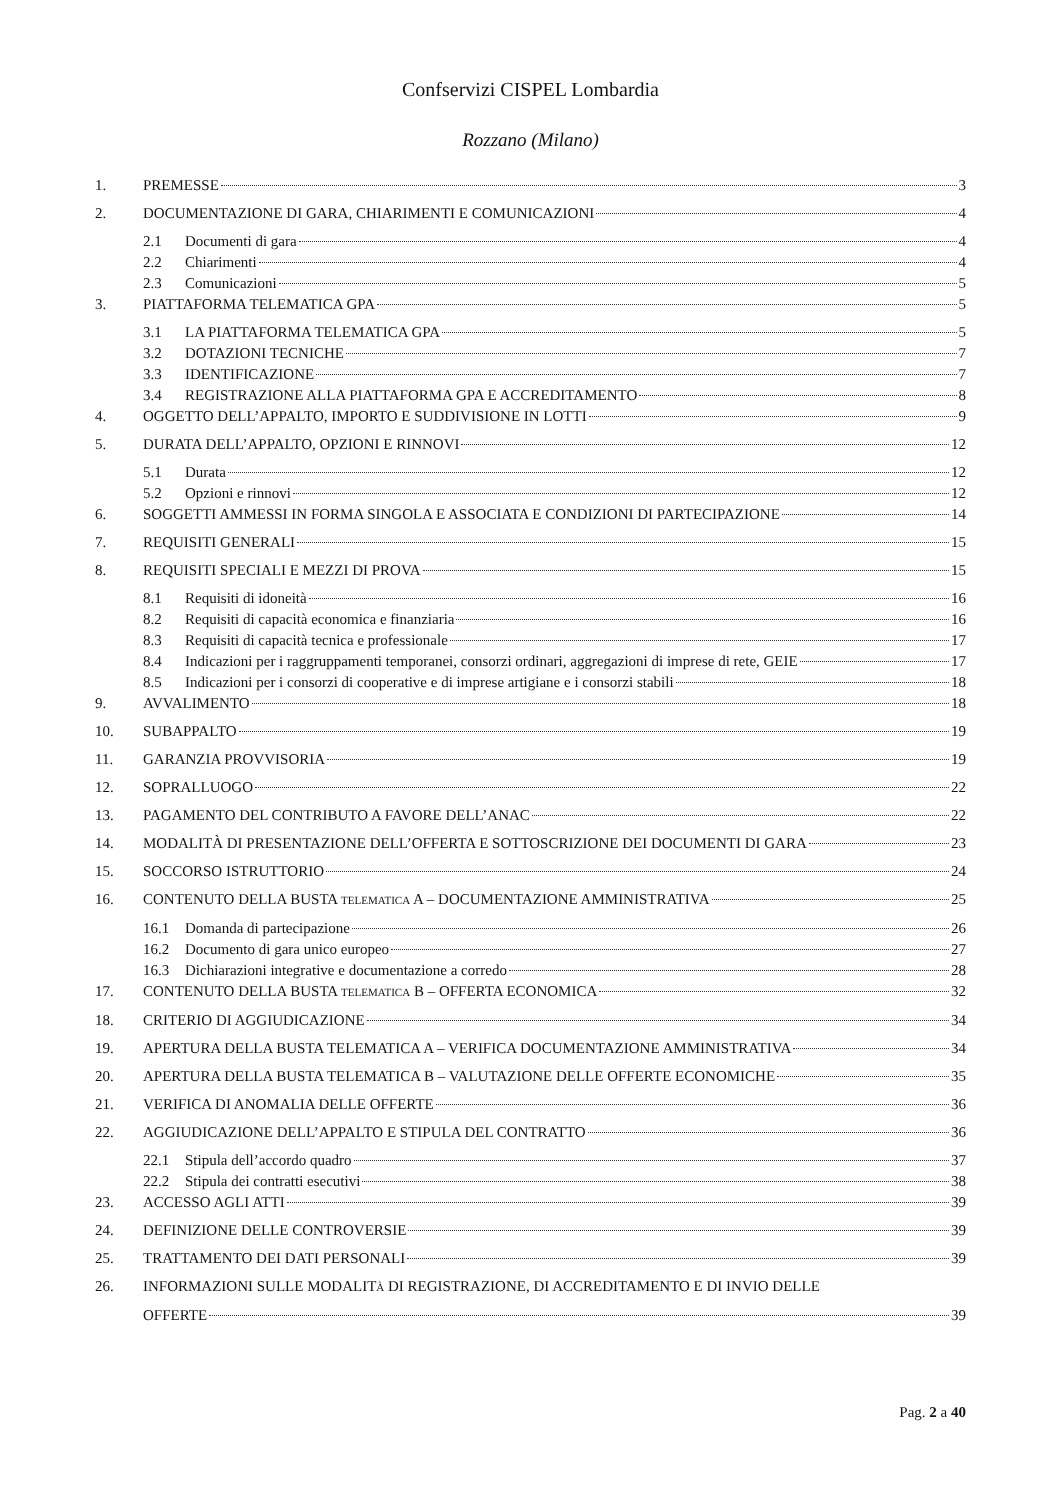Confservizi CISPEL Lombardia
Rozzano (Milano)
1. PREMESSE 3
2. DOCUMENTAZIONE DI GARA, CHIARIMENTI E COMUNICAZIONI 4
2.1 Documenti di gara 4
2.2 Chiarimenti 4
2.3 Comunicazioni 5
3. PIATTAFORMA TELEMATICA GPA 5
3.1 LA PIATTAFORMA TELEMATICA GPA 5
3.2 DOTAZIONI TECNICHE 7
3.3 IDENTIFICAZIONE 7
3.4 REGISTRAZIONE ALLA PIATTAFORMA GPA E ACCREDITAMENTO 8
4. OGGETTO DELL’APPALTO, IMPORTO E SUDDIVISIONE IN LOTTI 9
5. DURATA DELL’APPALTO, OPZIONI E RINNOVI 12
5.1 Durata 12
5.2 Opzioni e rinnovi 12
6. SOGGETTI AMMESSI IN FORMA SINGOLA E ASSOCIATA E CONDIZIONI DI PARTECIPAZIONE 14
7. REQUISITI GENERALI 15
8. REQUISITI SPECIALI E MEZZI DI PROVA 15
8.1 Requisiti di idoneità 16
8.2 Requisiti di capacità economica e finanziaria 16
8.3 Requisiti di capacità tecnica e professionale 17
8.4 Indicazioni per i raggruppamenti temporanei, consorzi ordinari, aggregazioni di imprese di rete, GEIE 17
8.5 Indicazioni per i consorzi di cooperative e di imprese artigiane e i consorzi stabili 18
9. AVVALIMENTO 18
10. SUBAPPALTO 19
11. GARANZIA PROVVISORIA 19
12. SOPRALLUOGO 22
13. PAGAMENTO DEL CONTRIBUTO A FAVORE DELL’ANAC 22
14. MODALITÀ DI PRESENTAZIONE DELL’OFFERTA E SOTTOSCRIZIONE DEI DOCUMENTI DI GARA 23
15. SOCCORSO ISTRUTTORIO 24
16. CONTENUTO DELLA BUSTA TELEMATICA A – DOCUMENTAZIONE AMMINISTRATIVA 25
16.1 Domanda di partecipazione 26
16.2 Documento di gara unico europeo 27
16.3 Dichiarazioni integrative e documentazione a corredo 28
17. CONTENUTO DELLA BUSTA TELEMATICA B – OFFERTA ECONOMICA 32
18. CRITERIO DI AGGIUDICAZIONE 34
19. APERTURA DELLA BUSTA TELEMATICA A – VERIFICA DOCUMENTAZIONE AMMINISTRATIVA 34
20. APERTURA DELLA BUSTA TELEMATICA B – VALUTAZIONE DELLE OFFERTE ECONOMICHE 35
21. VERIFICA DI ANOMALIA DELLE OFFERTE 36
22. AGGIUDICAZIONE DELL’APPALTO E STIPULA DEL CONTRATTO 36
22.1 Stipula dell’accordo quadro 37
22.2 Stipula dei contratti esecutivi 38
23. ACCESSO AGLI ATTI 39
24. DEFINIZIONE DELLE CONTROVERSIE 39
25. TRATTAMENTO DEI DATI PERSONALI 39
26. INFORMAZIONI SULLE MODALITÀ DI REGISTRAZIONE, DI ACCREDITAMENTO E DI INVIO DELLE
OFFERTE 39
Pag. 2 a 40